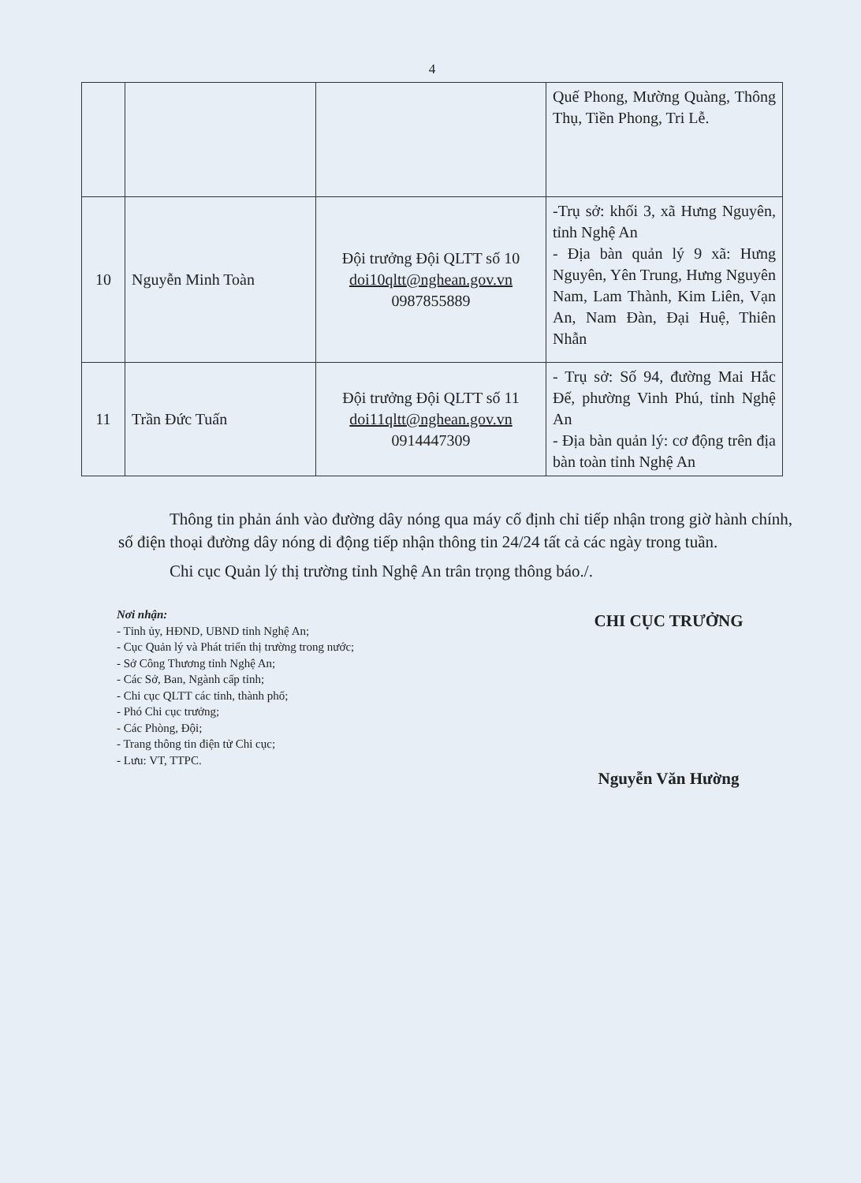4
| | | | Quế Phong, Mường Quàng, Thông Thụ, Tiền Phong, Tri Lễ. |
| 10 | Nguyễn Minh Toàn | Đội trưởng Đội QLTT số 10 doi10qltt@nghean.gov.vn 0987855889 | -Trụ sở: khối 3, xã Hưng Nguyên, tỉnh Nghệ An - Địa bàn quản lý 9 xã: Hưng Nguyên, Yên Trung, Hưng Nguyên Nam, Lam Thành, Kim Liên, Vạn An, Nam Đàn, Đại Huệ, Thiên Nhẫn |
| 11 | Trần Đức Tuấn | Đội trưởng Đội QLTT số 11 doi11qltt@nghean.gov.vn 0914447309 | - Trụ sở: Số 94, đường Mai Hắc Đế, phường Vinh Phú, tỉnh Nghệ An - Địa bàn quản lý: cơ động trên địa bàn toàn tỉnh Nghệ An |
Thông tin phản ánh vào đường dây nóng qua máy cố định chỉ tiếp nhận trong giờ hành chính, số điện thoại đường dây nóng di động tiếp nhận thông tin 24/24 tất cả các ngày trong tuần.
Chi cục Quản lý thị trường tỉnh Nghệ An trân trọng thông báo./.
Nơi nhận:
- Tỉnh ủy, HĐND, UBND tỉnh Nghệ An;
- Cục Quản lý và Phát triển thị trường trong nước;
- Sở Công Thương tỉnh Nghệ An;
- Các Sở, Ban, Ngành cấp tỉnh;
- Chi cục QLTT các tỉnh, thành phố;
- Phó Chi cục trưởng;
- Các Phòng, Đội;
- Trang thông tin điện tử Chi cục;
- Lưu: VT, TTPC.
CHI CỤC TRƯỞNG
Nguyễn Văn Hường